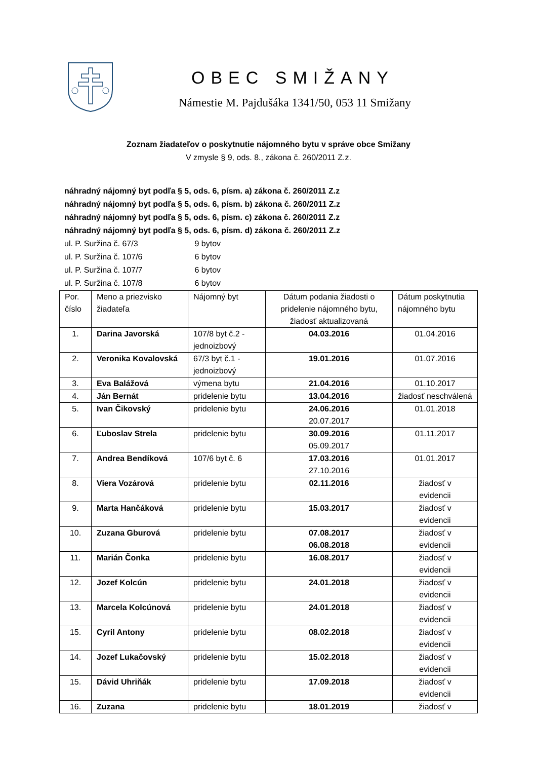OBEC SMIŽANY
Námestie M. Pajdušáka 1341/50, 053 11 Smižany
Zoznam žiadateľov o poskytnutie nájomného bytu v správe obce Smižany
V zmysle § 9, ods. 8., zákona č. 260/2011 Z.z.
náhradný nájomný byt podľa § 5, ods. 6, písm. a) zákona č. 260/2011 Z.z
náhradný nájomný byt podľa § 5, ods. 6, písm. b) zákona č. 260/2011 Z.z
náhradný nájomný byt podľa § 5, ods. 6, písm. c) zákona č. 260/2011 Z.z
náhradný nájomný byt podľa § 5, ods. 6, písm. d) zákona č. 260/2011 Z.z
ul. P. Suržina č. 67/3 9 bytov
ul. P. Suržina č. 107/6 6 bytov
ul. P. Suržina č. 107/7 6 bytov
ul. P. Suržina č. 107/8 6 bytov
| Por. číslo | Meno a priezvisko žiadateľa | Nájomný byt | Dátum podania žiadosti o pridelenie nájomného bytu, žiadosť aktualizovaná | Dátum poskytnutia nájomného bytu |
| 1. | Darina Javorská | 107/8 byt č.2 - jednoizbový | 04.03.2016 | 01.04.2016 |
| 2. | Veronika Kovalovská | 67/3 byt č.1 - jednoizbový | 19.01.2016 | 01.07.2016 |
| 3. | Eva Balážová | výmena bytu | 21.04.2016 | 01.10.2017 |
| 4. | Ján Bernát | pridelenie bytu | 13.04.2016 | žiadosť neschválená |
| 5. | Ivan Čikovský | pridelenie bytu | 24.06.2016 20.07.2017 | 01.01.2018 |
| 6. | Ľuboslav Strela | pridelenie bytu | 30.09.2016 05.09.2017 | 01.11.2017 |
| 7. | Andrea Bendíková | 107/6 byt č. 6 | 17.03.2016 27.10.2016 | 01.01.2017 |
| 8. | Viera Vozárová | pridelenie bytu | 02.11.2016 | žiadosť v evidencii |
| 9. | Marta Hančáková | pridelenie bytu | 15.03.2017 | žiadosť v evidencii |
| 10. | Zuzana Gburová | pridelenie bytu | 07.08.2017 06.08.2018 | žiadosť v evidencii |
| 11. | Marián Čonka | pridelenie bytu | 16.08.2017 | žiadosť v evidencii |
| 12. | Jozef Kolcún | pridelenie bytu | 24.01.2018 | žiadosť v evidencii |
| 13. | Marcela Kolcúnová | pridelenie bytu | 24.01.2018 | žiadosť v evidencii |
| 15. | Cyril Antony | pridelenie bytu | 08.02.2018 | žiadosť v evidencii |
| 14. | Jozef Lukačovský | pridelenie bytu | 15.02.2018 | žiadosť v evidencii |
| 15. | Dávid Uhriňák | pridelenie bytu | 17.09.2018 | žiadosť v evidencii |
| 16. | Zuzana | pridelenie bytu | 18.01.2019 | žiadosť v |